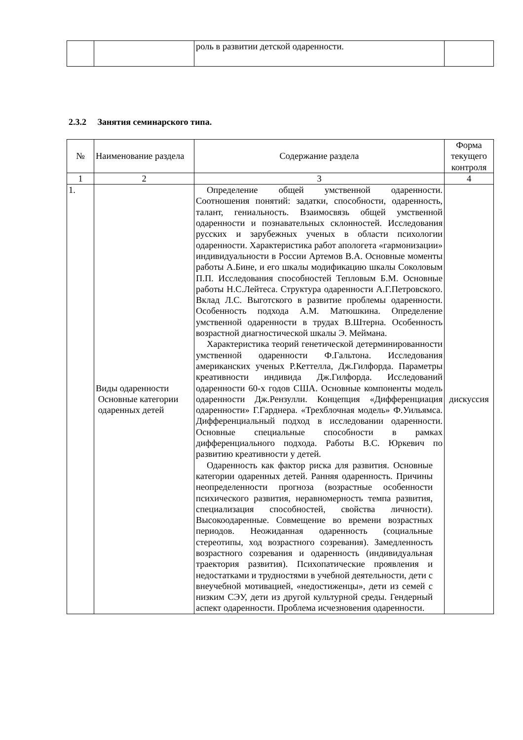| | | роль в развитии детской одаренности. | |
2.3.2 Занятия семинарского типа.
| № | Наименование раздела | Содержание раздела | Форма текущего контроля |
| --- | --- | --- | --- |
| 1 | 2 | 3 | 4 |
| 1. | Виды одаренности Основные категории одаренных детей | Определение общей умственной одаренности. Соотношения понятий: задатки, способности, одаренность, талант, гениальность. Взаимосвязь общей умственной одаренности и познавательных склонностей. Исследования русских и зарубежных ученых в области психологии одаренности. Характеристика работ апологета «гармонизации» индивидуальности в России Артемов В.А. Основные моменты работы А.Бине, и его шкалы модификацию шкалы Соколовым П.П. Исследования способностей Тепловым Б.М. Основные работы Н.С.Лейтеса. Структура одаренности А.Г.Петровского. Вклад Л.С. Выготского в развитие проблемы одаренности. Особенность подхода А.М. Матюшкина. Определение умственной одаренности в трудах В.Штерна. Особенность возрастной диагностической шкалы Э. Меймана. Характеристика теорий генетической детерминированности умственной одаренности Ф.Гальтона. Исследования американских ученых Р.Кеттелла, Дж.Гилфорда. Параметры креативности индивида Дж.Гилфорда. Исследований одаренности 60-х годов США. Основные компоненты модель одаренности Дж.Рензулли. Концепция «Дифференциация одаренности» Г.Гарднера. «Трехблочная модель» Ф.Уильямса. Дифференциальный подход в исследовании одаренности. Основные специальные способности в рамках дифференциального подхода. Работы В.С. Юркевич по развитию креативности у детей. Одаренность как фактор риска для развития. Основные категории одаренных детей. Ранняя одаренность. Причины неопределенности прогноза (возрастные особенности психического развития, неравномерность темпа развития, специализация способностей, свойства личности). Высокоодаренные. Совмещение во времени возрастных периодов. Неожиданная одаренность (социальные стереотипы, ход возрастного созревания). Замедленность возрастного созревания и одаренность (индивидуальная траектория развития). Психопатические проявления и недостатками и трудностями в учебной деятельности, дети с внеучебной мотивацией, «недостиженцы», дети из семей с низким СЭУ, дети из другой культурной среды. Гендерный аспект одаренности. Проблема исчезновения одаренности. | дискуссия |